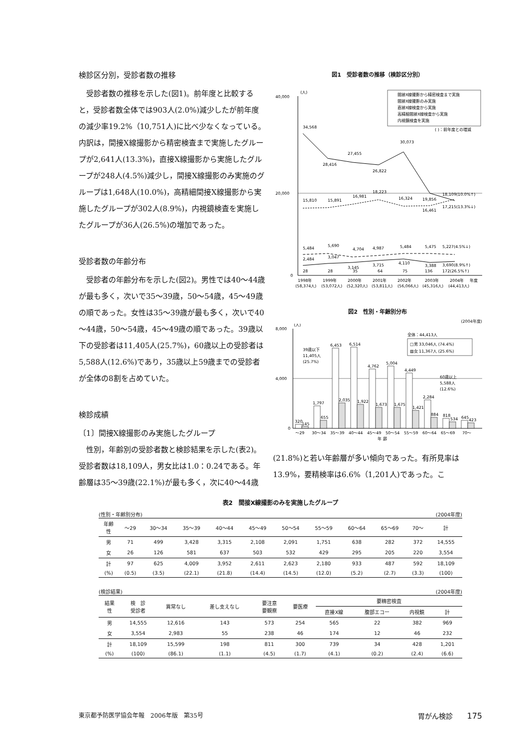検診区分別，受診者数の推移
受診者数の推移を示した(図1)。前年度と比較すると，受診者数全体では903人(2.0%)減少したが前年度の減少率19.2%（10,751人)に比べ少なくなっている。内訳は，間接X線撮影から精密検査まで実施したグループが2,641人(13.3%)，直接X線撮影から実施したグループが248人(4.5%)減少し，間接X線撮影のみ実施のグループは1,648人(10.0%)，高精細間接X線撮影から実施したグループが302人(8.9%)，内視鏡検査を実施したグループが36人(26.5%)の増加であった。
受診者数の年齢分布
受診者の年齢分布を示した(図2)。男性では40～44歳が最も多く，次いで35～39歳，50～54歳，45～49歳の順であった。女性は35～39歳が最も多く，次いで40～44歳，50～54歳，45～49歳の順であった。39歳以下の受診者は11,405人(25.7%)，60歳以上の受診者は5,588人(12.6%)であり，35歳以上59歳までの受診者が全体の8割を占めていた。
検診成績
〔1〕間接X線撮影のみ実施したグループ
性別，年齢別の受診者数と検診結果を示した(表2)。受診者数は18,109人，男女比は1.0：0.24である。年齢層は35～39歳(22.1%)が最も多く，次に40～44歳
図1　受診者数の推移（検診区分別）
40,000
20,000
0
(人)
間接X線撮影から精密検査まで実施
間接X線撮影のみ実施
直接X線検査から実施
高精細間接X線検査から実施
内視鏡検査を実施
( )：前年度との増減
34,568
28,416
27,455
26,822
30,073
19,856
17,215(13.3%↓)
15,810
15,891
16,981
18,223
16,324
16,461
18,109(10.0%↑)
5,484
5,690
4,704
4,987
5,484
5,475
5,227(4.5%↓)
2,484
3,047
3,145
3,715
4,110
3,388
3,690(8.9%↑)
28
28
35
64
75
136
172(26.5%↑)
1998年
1999年
2000年
2001年
2002年
2003年
2004年
年度
(58,374人)
(53,072人)
(52,320人)
(53,811人)
(56,066人)
(45,316人)
(44,413人)
図2　性別・年齢別分布
(2004年度)
8,000
4,000
0
(人)
全体：44,413人
□男 33,046人 (74.4%)
▨女 11,367人 (25.6%)
39歳以下
11,405人
(25.7%)
60歳以上
5,588人
(12.6%)
320
145
1,797
655
6,453
6,514
4,762
5,004
4,449
2,284
2,035
1,922
1,673
1,675
1,421
884
818
534
645
423
～29
30～34
35～39
40～44
45～49
50～54
55～59
60～64
65～69
70～
年 齢
(21.8%)と若い年齢層が多い傾向であった。有所見率は13.9%，要精検率は6.6%（1,201人)であった。こ
表2　間接X線撮影のみを実施したグループ
(性別・年齢別分布) (2004年度)
| 年齢 性 | ～29 | 30～34 | 35～39 | 40～44 | 45～49 | 50～54 | 55～59 | 60～64 | 65～69 | 70～ | 計 |
| --- | --- | --- | --- | --- | --- | --- | --- | --- | --- | --- | --- |
| 男 | 71 | 499 | 3,428 | 3,315 | 2,108 | 2,091 | 1,751 | 638 | 282 | 372 | 14,555 |
| 女 | 26 | 126 | 581 | 637 | 503 | 532 | 429 | 295 | 205 | 220 | 3,554 |
| 計 | 97 | 625 | 4,009 | 3,952 | 2,611 | 2,623 | 2,180 | 933 | 487 | 592 | 18,109 |
| (%) | (0.5) | (3.5) | (22.1) | (21.8) | (14.4) | (14.5) | (12.0) | (5.2) | (2.7) | (3.3) | (100) |
(検診結果) (2004年度)
| 結果 性 | 検 診 受診者 | 異常なし | 差し支えなし | 要注意 要観察 | 要医療 | 要精密検査 | | | |
| --- | --- | --- | --- | --- | --- | --- | --- | --- | --- |
| | | | | | | 直接X線 | 腹部エコー | 内視鏡 | 計 |
| 男 | 14,555 | 12,616 | 143 | 573 | 254 | 565 | 22 | 382 | 969 |
| 女 | 3,554 | 2,983 | 55 | 238 | 46 | 174 | 12 | 46 | 232 |
| 計 | 18,109 | 15,599 | 198 | 811 | 300 | 739 | 34 | 428 | 1,201 |
| (%) | (100) | (86.1) | (1.1) | (4.5) | (1.7) | (4.1) | (0.2) | (2.4) | (6.6) |
東京都予防医学協会年報　2006年版　第35号 胃がん検診　　175